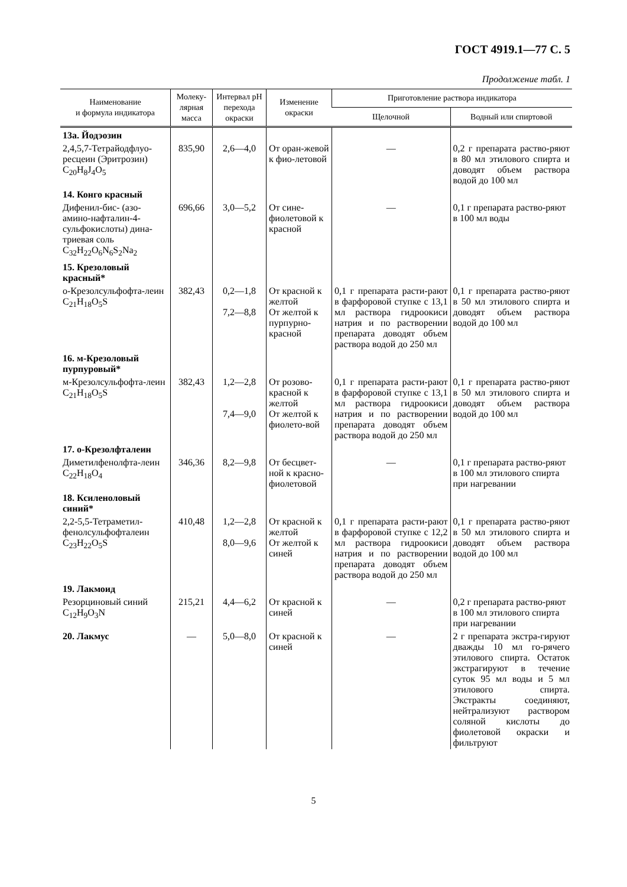ГОСТ 4919.1—77 С. 5
Продолжение табл. 1
| Наименование и формула индикатора | Молеку- лярная масса | Интервал pH перехода окраски | Изменение окраски | Приготовление раствора индикатора | |
| --- | --- | --- | --- | --- | --- |
| | | | | Щелочной | Водный или спиртовой |
| 13а. Йодэозин | | | | | |
| 2,4,5,7-Тетрайодфлуо-ресцеин (Эритрозин) C<sub>20</sub>H<sub>8</sub>J<sub>4</sub>O<sub>5</sub> | 835,90 | 2,6—4,0 | От оран-жевой к фио-летовой | — | 0,2 г препарата раство-ряют в 80 мл этилового спирта и доводят объем раствора водой до 100 мл |
| 14. Конго красный | | | | | |
| Дифенил-бис- (азо-амино-нафталин-4-сульфокислоты) дина-триевая соль C<sub>32</sub>H<sub>22</sub>O<sub>6</sub>N<sub>6</sub>S<sub>2</sub>Na<sub>2</sub> | 696,66 | 3,0—5,2 | От сине-фиолетовой к красной | — | 0,1 г препарата раство-ряют в 100 мл воды |
| 15. Крезоловый красный* | | | | | |
| о-Крезолсульфофта-леин C<sub>21</sub>H<sub>18</sub>O<sub>5</sub>S | 382,43 | 0,2—1,8 7,2—8,8 | От красной к желтой От желтой к пурпурно-красной | 0,1 г препарата расти-рают в фарфоровой ступке с 13,1 мл раствора гидроокиси натрия и по растворении препарата доводят объем раствора водой до 250 мл | 0,1 г препарата раство-ряют в 50 мл этилового спирта и доводят объем раствора водой до 100 мл |
| 16. м-Крезоловый пурпуровый* | | | | | |
| м-Крезолсульфофта-леин C<sub>21</sub>H<sub>18</sub>O<sub>5</sub>S | 382,43 | 1,2—2,8 7,4—9,0 | От розово-красной к желтой От желтой к фиолето-вой | 0,1 г препарата расти-рают в фарфоровой ступке с 13,1 мл раствора гидроокиси натрия и по растворении препарата доводят объем раствора водой до 250 мл | 0,1 г препарата раство-ряют в 50 мл этилового спирта и доводят объем раствора водой до 100 мл |
| 17. о-Крезолфталеин | | | | | |
| Диметилфенолфта-леин C<sub>22</sub>H<sub>18</sub>O<sub>4</sub> | 346,36 | 8,2—9,8 | От бесцвет-ной к красно-фиолетовой | — | 0,1 г препарата раство-ряют в 100 мл этилового спирта при нагревании |
| 18. Ксиленоловый синий* | | | | | |
| 2,2-5,5-Тетраметил-фенолсульфофталеин C<sub>23</sub>H<sub>22</sub>O<sub>5</sub>S | 410,48 | 1,2—2,8 8,0—9,6 | От красной к желтой От желтой к синей | 0,1 г препарата расти-рают в фарфоровой ступке с 12,2 мл раствора гидроокиси натрия и по растворении препарата доводят объем раствора водой до 250 мл | 0,1 г препарата раство-ряют в 50 мл этилового спирта и доводят объем раствора водой до 100 мл |
| 19. Лакмоид | | | | | |
| Резорциновый синий C<sub>12</sub>H<sub>9</sub>O<sub>3</sub>N | 215,21 | 4,4—6,2 | От красной к синей | — | 0,2 г препарата раство-ряют в 100 мл этилового спирта при нагревании |
| 20. Лакмус | — | 5,0—8,0 | От красной к синей | — | 2 г препарата экстра-гируют дважды 10 мл го-рячего этилового спирта. Остаток экстрагируют в течение суток 95 мл воды и 5 мл этилового спирта. Экстракты соединяют, нейтрализуют раствором соляной кислоты до фиолетовой окраски и фильтруют |
5